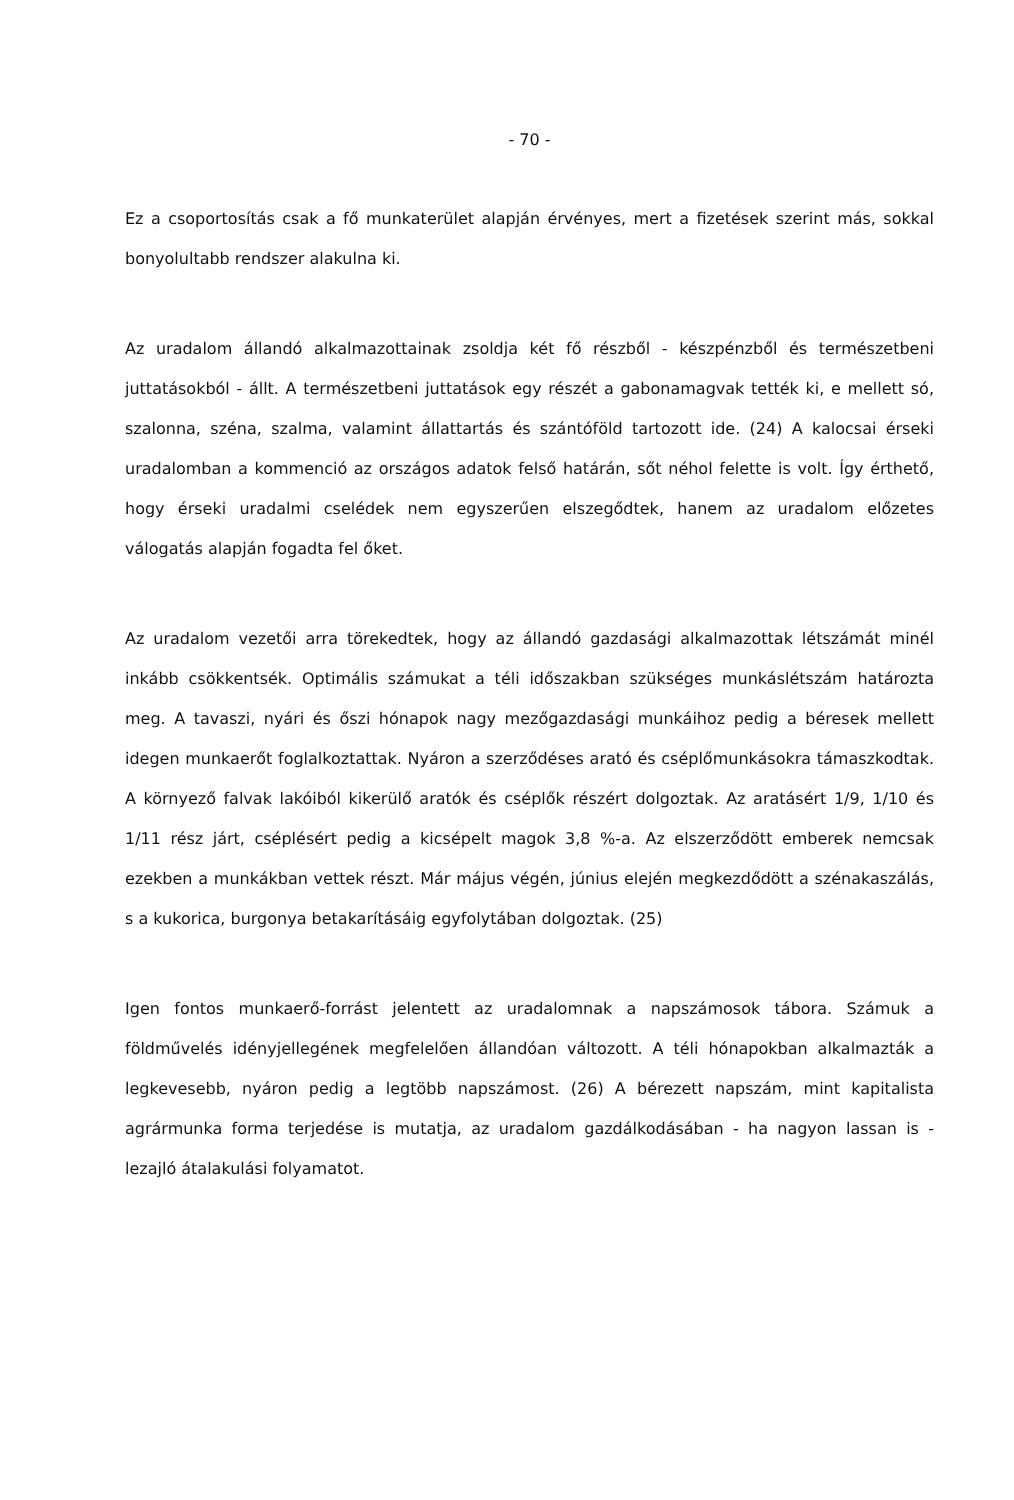- 70 -
Ez a csoportosítás csak a fő munkaterület alapján érvényes, mert a fizetések szerint más, sokkal bonyolultabb rendszer alakulna ki.
Az uradalom állandó alkalmazottainak zsoldja két fő részből - készpénzből és természetbeni juttatásokból - állt. A természetbeni juttatások egy részét a gabonamagvak tették ki, e mellett só, szalonna, széna, szalma, valamint állattartás és szántóföld tartozott ide. (24) A kalocsai érseki uradalomban a kommenció az országos adatok felső határán, sőt néhol felette is volt. Így érthető, hogy érseki uradalmi cselédek nem egyszerűen elszegődtek, hanem az uradalom előzetes válogatás alapján fogadta fel őket.
Az uradalom vezetői arra törekedtek, hogy az állandó gazdasági alkalmazottak létszámát minél inkább csökkentsék. Optimális számukat a téli időszakban szükséges munkáslétszám határozta meg. A tavaszi, nyári és őszi hónapok nagy mezőgazdasági munkáihoz pedig a béresek mellett idegen munkaerőt foglalkoztattak. Nyáron a szerződéses arató és cséplőmunkásokra támaszkodtak. A környező falvak lakóiból kikerülő aratók és cséplők részért dolgoztak. Az aratásért 1/9, 1/10 és 1/11 rész járt, cséplésért pedig a kicsépelt magok 3,8 %-a. Az elszerződött emberek nemcsak ezekben a munkákban vettek részt. Már május végén, június elején megkezdődött a szénakaszálás, s a kukorica, burgonya betakarításáig egyfolytában dolgoztak. (25)
Igen fontos munkaerő-forrást jelentett az uradalomnak a napszámosok tábora. Számuk a földművelés idényjellegének megfelelően állandóan változott. A téli hónapokban alkalmazták a legkevesebb, nyáron pedig a legtöbb napszámost. (26) A bérezett napszám, mint kapitalista agrármunka forma terjedése is mutatja, az uradalom gazdálkodásában - ha nagyon lassan is - lezajló átalakulási folyamatot.